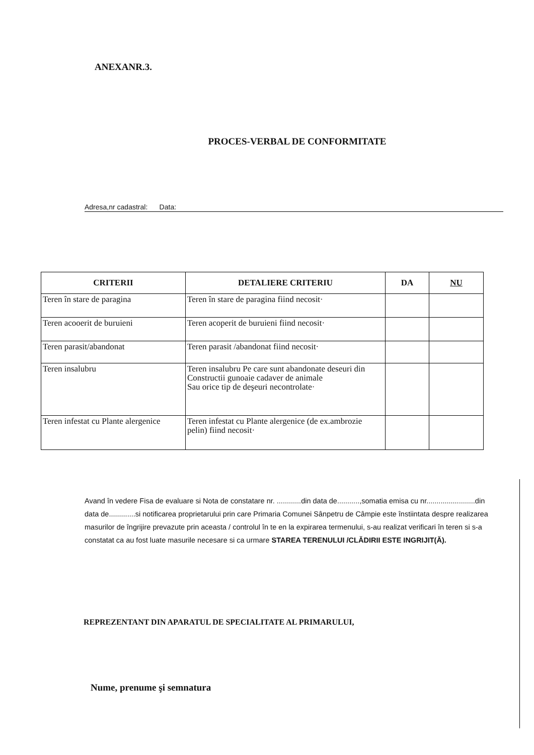ANEXANR.3.
PROCES-VERBAL DE CONFORMITATE
Adresa,nr cadastral: Data:
| CRITERII | DETALIERE CRITERIU | DA | NU |
| --- | --- | --- | --- |
| Teren în stare de paragina | Teren în stare de paragina fiind necosit· | | |
| Teren acooerit de buruieni | Teren acoperit de buruieni fiind necosit· | | |
| Teren parasit/abandonat | Teren parasit /abandonat fiind necosit· | | |
| Teren insalubru | Teren insalubru Pe care sunt abandonate deseuri din Constructii gunoaie cadaver de animale Sau orice tip de deşeuri necontrolate· | | |
| Teren infestat cu Plante alergenice | Teren infestat cu Plante alergenice (de ex.ambrozie pelin) fiind necosit· | | |
Avand în vedere Fisa de evaluare si Nota de constatare nr. ............din data de...........,somatia emisa cu nr........................din data de.............si notificarea proprietarului prin care Primaria Comunei Sânpetru de Câmpie este înstiintata despre realizarea masurilor de îngrijire prevazute prin aceasta / controlul în te en la expirarea termenului, s-au realizat verificari în teren si s-a constatat ca au fost luate masurile necesare si ca urmare STAREA TERENULUI /CLĂDIRII ESTE INGRIJIT(Ă).
REPREZENTANT DIN APARATUL DE SPECIALITATE AL PRIMARULUI,
Nume, prenume şi semnatura